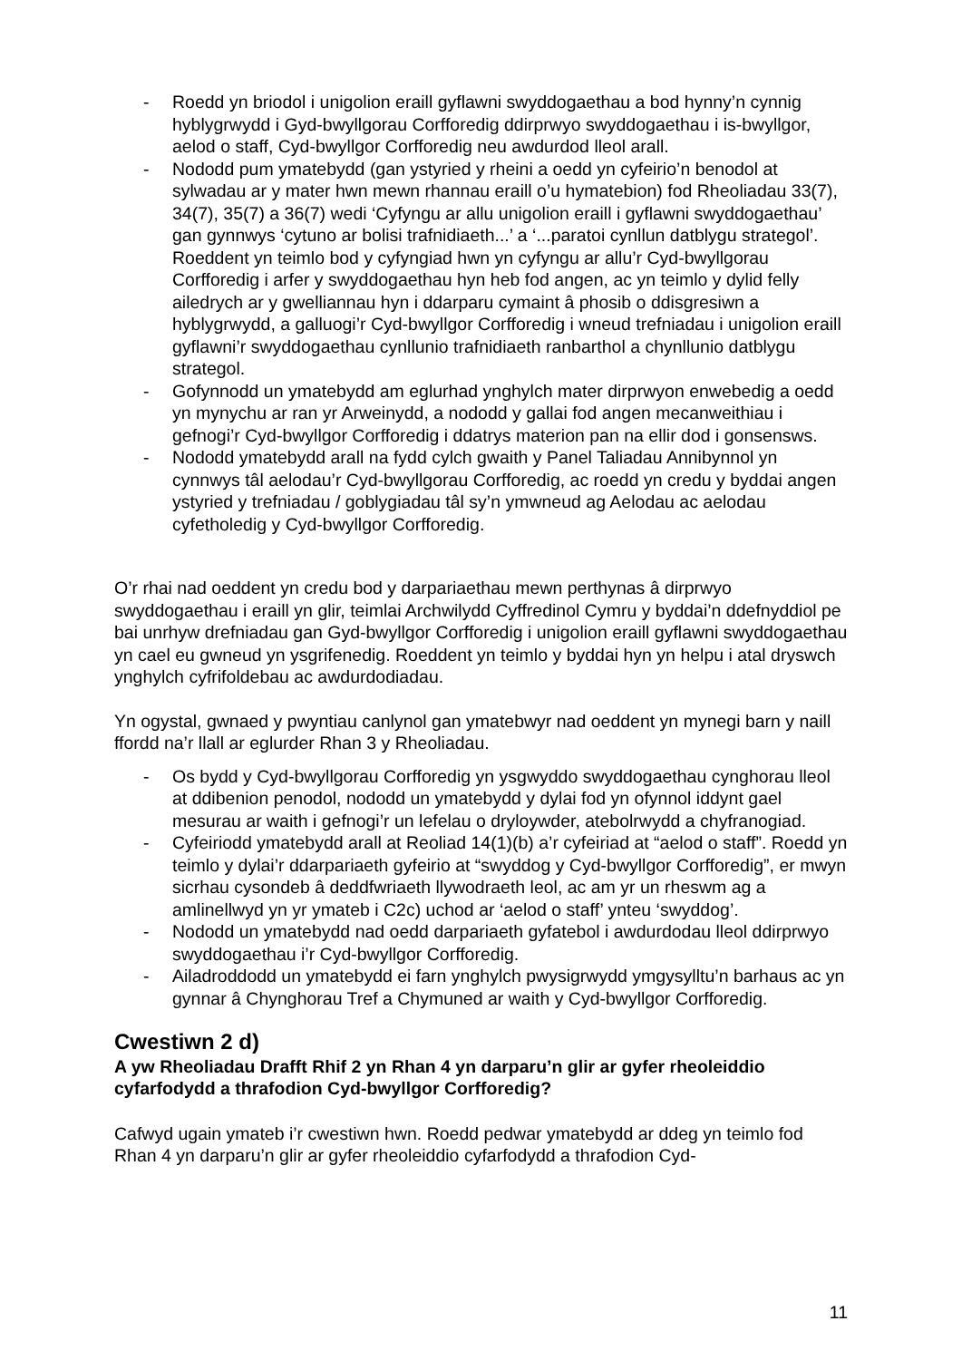- Roedd yn briodol i unigolion eraill gyflawni swyddogaethau a bod hynny’n cynnig hyblygrwydd i Gyd-bwyllgorau Corfforedig ddirprwyo swyddogaethau i is-bwyllgor, aelod o staff, Cyd-bwyllgor Corfforedig neu awdurdod lleol arall.
- Nododd pum ymatebydd (gan ystyried y rheini a oedd yn cyfeirio’n benodol at sylwadau ar y mater hwn mewn rhannau eraill o’u hymatebion) fod Rheoliadau 33(7), 34(7), 35(7) a 36(7) wedi ‘Cyfyngu ar allu unigolion eraill i gyflawni swyddogaethau’ gan gynnwys ‘cytuno ar bolisi trafnidiaeth...’ a ‘...paratoi cynllun datblygu strategol’. Roeddent yn teimlo bod y cyfyngiad hwn yn cyfyngu ar allu’r Cyd-bwyllgorau Corfforedig i arfer y swyddogaethau hyn heb fod angen, ac yn teimlo y dylid felly ailedrych ar y gwelliannau hyn i ddarparu cymaint â phosib o ddisgresiwn a hyblygrwydd, a galluogi’r Cyd-bwyllgor Corfforedig i wneud trefniadau i unigolion eraill gyflawni’r swyddogaethau cynllunio trafnidiaeth ranbarthol a chynllunio datblygu strategol.
- Gofynnodd un ymatebydd am eglurhad ynghylch mater dirprwyon enwebedig a oedd yn mynychu ar ran yr Arweinydd, a nododd y gallai fod angen mecanweithiau i gefnogi’r Cyd-bwyllgor Corfforedig i ddatrys materion pan na ellir dod i gonsensws.
- Nododd ymatebydd arall na fydd cylch gwaith y Panel Taliadau Annibynnol yn cynnwys tâl aelodau’r Cyd-bwyllgorau Corfforedig, ac roedd yn credu y byddai angen ystyried y trefniadau / goblygiadau tâl sy’n ymwneud ag Aelodau ac aelodau cyfetholedig y Cyd-bwyllgor Corfforedig.
O’r rhai nad oeddent yn credu bod y darpariaethau mewn perthynas â dirprwyo swyddogaethau i eraill yn glir, teimlai Archwilydd Cyffredinol Cymru y byddai’n ddefnyddiol pe bai unrhyw drefniadau gan Gyd-bwyllgor Corfforedig i unigolion eraill gyflawni swyddogaethau yn cael eu gwneud yn ysgrifenedig. Roeddent yn teimlo y byddai hyn yn helpu i atal dryswch ynghylch cyfrifoldebau ac awdurdodiadau.
Yn ogystal, gwnaed y pwyntiau canlynol gan ymatebwyr nad oeddent yn mynegi barn y naill ffordd na’r llall ar eglurder Rhan 3 y Rheoliadau.
- Os bydd y Cyd-bwyllgorau Corfforedig yn ysgwyddo swyddogaethau cynghorau lleol at ddibenion penodol, nododd un ymatebydd y dylai fod yn ofynnol iddynt gael mesurau ar waith i gefnogi’r un lefelau o dryloywder, atebolrwydd a chyfranogiad.
- Cyfeiriodd ymatebydd arall at Reoliad 14(1)(b) a’r cyfeiriad at “aelod o staff”. Roedd yn teimlo y dylai’r ddarpariaeth gyfeirio at “swyddog y Cyd-bwyllgor Corfforedig”, er mwyn sicrhau cysondeb â deddfwriaeth llywodraeth leol, ac am yr un rheswm ag a amlinellwyd yn yr ymateb i C2c) uchod ar ‘aelod o staff’ ynteu ‘swyddog’.
- Nododd un ymatebydd nad oedd darpariaeth gyfatebol i awdurdodau lleol ddirprwyo swyddogaethau i’r Cyd-bwyllgor Corfforedig.
- Ailadroddodd un ymatebydd ei farn ynghylch pwysigrwydd ymgysylltu’n barhaus ac yn gynnar â Chynghorau Tref a Chymuned ar waith y Cyd-bwyllgor Corfforedig.
Cwestiwn 2 d)
A yw Rheoliadau Drafft Rhif 2 yn Rhan 4 yn darparu’n glir ar gyfer rheoleiddio cyfarfodydd a thrafodion Cyd-bwyllgor Corfforedig?
Cafwyd ugain ymateb i’r cwestiwn hwn. Roedd pedwar ymatebydd ar ddeg yn teimlo fod Rhan 4 yn darparu’n glir ar gyfer rheoleiddio cyfarfodydd a thrafodion Cyd-
11